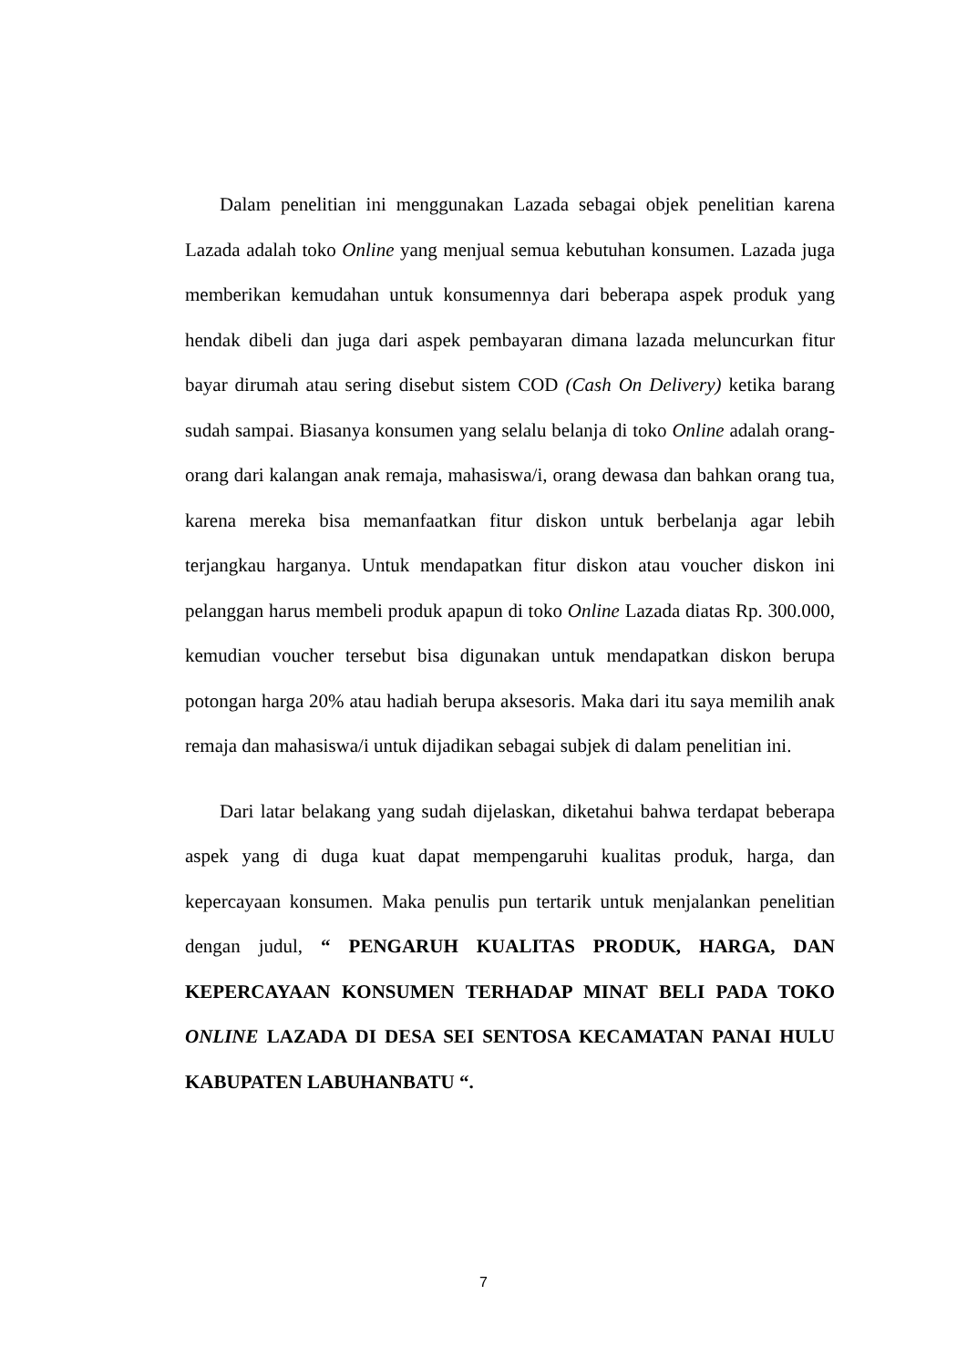Dalam penelitian ini menggunakan Lazada sebagai objek penelitian karena Lazada adalah toko Online yang menjual semua kebutuhan konsumen. Lazada juga memberikan kemudahan untuk konsumennya dari beberapa aspek produk yang hendak dibeli dan juga dari aspek pembayaran dimana lazada meluncurkan fitur bayar dirumah atau sering disebut sistem COD (Cash On Delivery) ketika barang sudah sampai. Biasanya konsumen yang selalu belanja di toko Online adalah orang-orang dari kalangan anak remaja, mahasiswa/i, orang dewasa dan bahkan orang tua, karena mereka bisa memanfaatkan fitur diskon untuk berbelanja agar lebih terjangkau harganya. Untuk mendapatkan fitur diskon atau voucher diskon ini pelanggan harus membeli produk apapun di toko Online Lazada diatas Rp. 300.000, kemudian voucher tersebut bisa digunakan untuk mendapatkan diskon berupa potongan harga 20% atau hadiah berupa aksesoris. Maka dari itu saya memilih anak remaja dan mahasiswa/i untuk dijadikan sebagai subjek di dalam penelitian ini.
Dari latar belakang yang sudah dijelaskan, diketahui bahwa terdapat beberapa aspek yang di duga kuat dapat mempengaruhi kualitas produk, harga, dan kepercayaan konsumen. Maka penulis pun tertarik untuk menjalankan penelitian dengan judul, “ PENGARUH KUALITAS PRODUK, HARGA, DAN KEPERCAYAAN KONSUMEN TERHADAP MINAT BELI PADA TOKO ONLINE LAZADA DI DESA SEI SENTOSA KECAMATAN PANAI HULU KABUPATEN LABUHANBATU “.
7